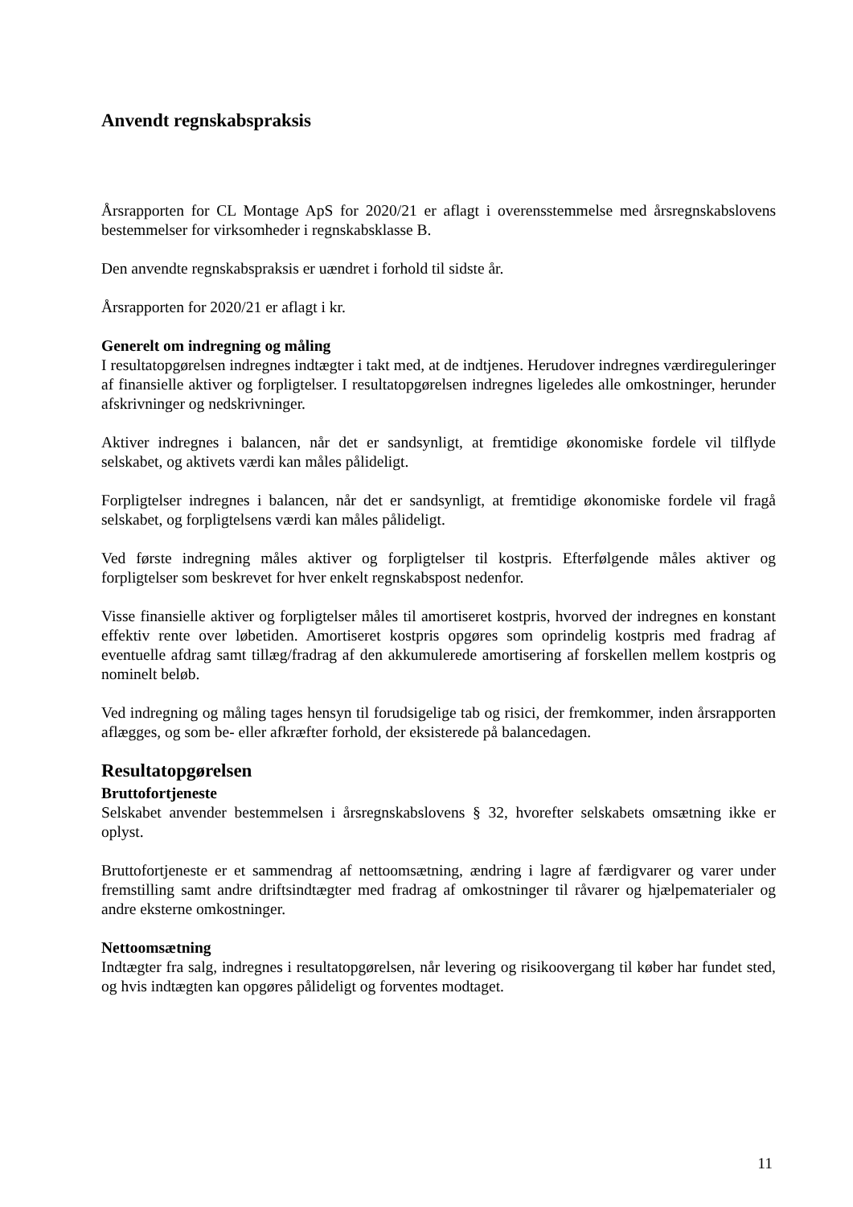Anvendt regnskabspraksis
Årsrapporten for CL Montage ApS for 2020/21 er aflagt i overensstemmelse med årsregnskabslovens bestemmelser for virksomheder i regnskabsklasse B.
Den anvendte regnskabspraksis er uændret i forhold til sidste år.
Årsrapporten for 2020/21 er aflagt i kr.
Generelt om indregning og måling
I resultatopgørelsen indregnes indtægter i takt med, at de indtjenes. Herudover indregnes værdireguleringer af finansielle aktiver og forpligtelser. I resultatopgørelsen indregnes ligeledes alle omkostninger, herunder afskrivninger og nedskrivninger.
Aktiver indregnes i balancen, når det er sandsynligt, at fremtidige økonomiske fordele vil tilflyde selskabet, og aktivets værdi kan måles pålideligt.
Forpligtelser indregnes i balancen, når det er sandsynligt, at fremtidige økonomiske fordele vil fragå selskabet, og forpligtelsens værdi kan måles pålideligt.
Ved første indregning måles aktiver og forpligtelser til kostpris. Efterfølgende måles aktiver og forpligtelser som beskrevet for hver enkelt regnskabspost nedenfor.
Visse finansielle aktiver og forpligtelser måles til amortiseret kostpris, hvorved der indregnes en konstant effektiv rente over løbetiden. Amortiseret kostpris opgøres som oprindelig kostpris med fradrag af eventuelle afdrag samt tillæg/fradrag af den akkumulerede amortisering af forskellen mellem kostpris og nominelt beløb.
Ved indregning og måling tages hensyn til forudsigelige tab og risici, der fremkommer, inden årsrapporten aflægges, og som be- eller afkræfter forhold, der eksisterede på balancedagen.
Resultatopgørelsen
Bruttofortjeneste
Selskabet anvender bestemmelsen i årsregnskabslovens § 32, hvorefter selskabets omsætning ikke er oplyst.
Bruttofortjeneste er et sammendrag af nettoomsætning, ændring i lagre af færdigvarer og varer under fremstilling samt andre driftsindtægter med fradrag af omkostninger til råvarer og hjælpematerialer og andre eksterne omkostninger.
Nettoomsætning
Indtægter fra salg, indregnes i resultatopgørelsen, når levering og risikoovergang til køber har fundet sted, og hvis indtægten kan opgøres pålideligt og forventes modtaget.
11